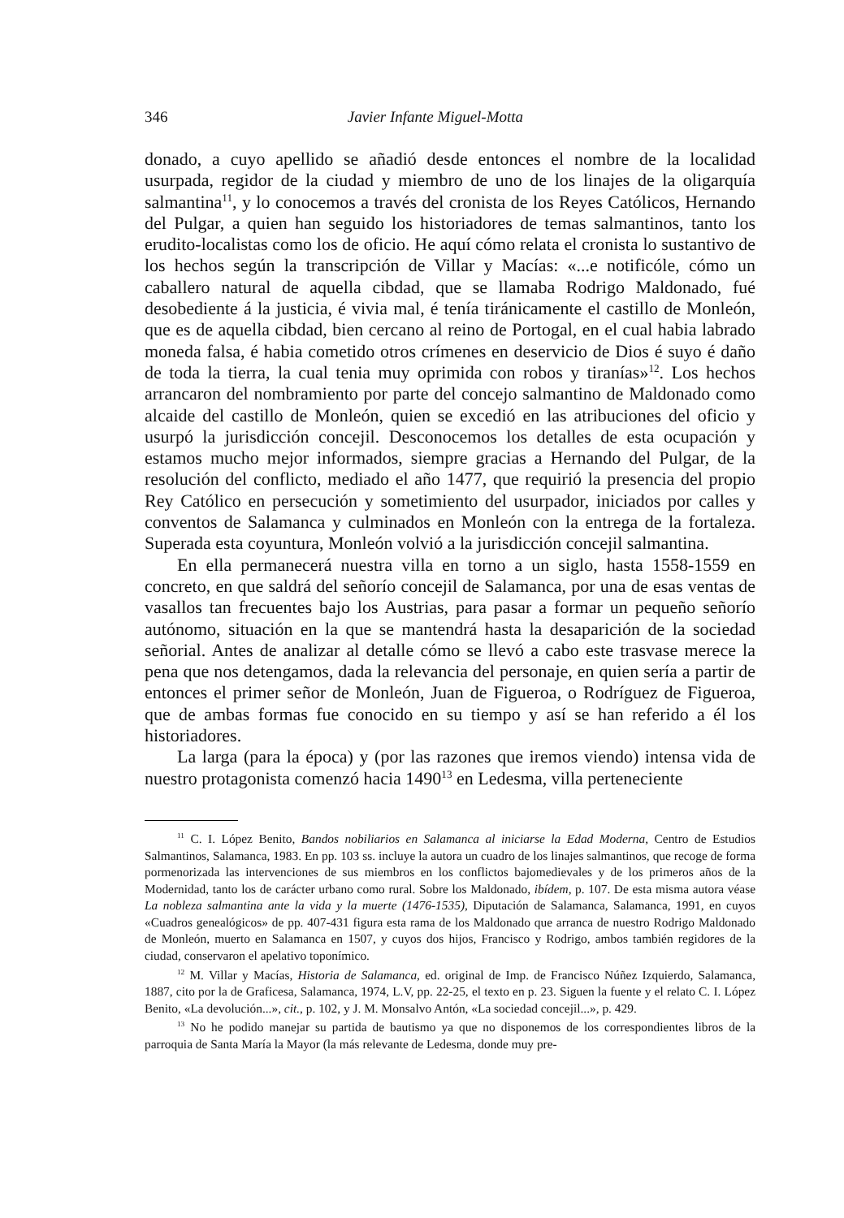346 Javier Infante Miguel-Motta
donado, a cuyo apellido se añadió desde entonces el nombre de la localidad usurpada, regidor de la ciudad y miembro de uno de los linajes de la oligarquía salmantina<sup>11</sup>, y lo conocemos a través del cronista de los Reyes Católicos, Hernando del Pulgar, a quien han seguido los historiadores de temas salmantinos, tanto los erudito-localistas como los de oficio. He aquí cómo relata el cronista lo sustantivo de los hechos según la transcripción de Villar y Macías: «...e notificóle, cómo un caballero natural de aquella cibdad, que se llamaba Rodrigo Maldonado, fué desobediente á la justicia, é vivia mal, é tenía tiránicamente el castillo de Monleón, que es de aquella cibdad, bien cercano al reino de Portogal, en el cual habia labrado moneda falsa, é habia cometido otros crímenes en deservicio de Dios é suyo é daño de toda la tierra, la cual tenia muy oprimida con robos y tiranías»<sup>12</sup>. Los hechos arrancaron del nombramiento por parte del concejo salmantino de Maldonado como alcaide del castillo de Monleón, quien se excedió en las atribuciones del oficio y usurpó la jurisdicción concejil. Desconocemos los detalles de esta ocupación y estamos mucho mejor informados, siempre gracias a Hernando del Pulgar, de la resolución del conflicto, mediado el año 1477, que requirió la presencia del propio Rey Católico en persecución y sometimiento del usurpador, iniciados por calles y conventos de Salamanca y culminados en Monleón con la entrega de la fortaleza. Superada esta coyuntura, Monleón volvió a la jurisdicción concejil salmantina.
En ella permanecerá nuestra villa en torno a un siglo, hasta 1558-1559 en concreto, en que saldrá del señorío concejil de Salamanca, por una de esas ventas de vasallos tan frecuentes bajo los Austrias, para pasar a formar un pequeño señorío autónomo, situación en la que se mantendrá hasta la desaparición de la sociedad señorial. Antes de analizar al detalle cómo se llevó a cabo este trasvase merece la pena que nos detengamos, dada la relevancia del personaje, en quien sería a partir de entonces el primer señor de Monleón, Juan de Figueroa, o Rodríguez de Figueroa, que de ambas formas fue conocido en su tiempo y así se han referido a él los historiadores.
La larga (para la época) y (por las razones que iremos viendo) intensa vida de nuestro protagonista comenzó hacia 1490<sup>13</sup> en Ledesma, villa perteneciente
<sup>11</sup> C. I. López Benito, Bandos nobiliarios en Salamanca al iniciarse la Edad Moderna, Centro de Estudios Salmantinos, Salamanca, 1983. En pp. 103 ss. incluye la autora un cuadro de los linajes salmantinos, que recoge de forma pormenorizada las intervenciones de sus miembros en los conflictos bajomedievales y de los primeros años de la Modernidad, tanto los de carácter urbano como rural. Sobre los Maldonado, ibídem, p. 107. De esta misma autora véase La nobleza salmantina ante la vida y la muerte (1476-1535), Diputación de Salamanca, Salamanca, 1991, en cuyos «Cuadros genealógicos» de pp. 407-431 figura esta rama de los Maldonado que arranca de nuestro Rodrigo Maldonado de Monleón, muerto en Salamanca en 1507, y cuyos dos hijos, Francisco y Rodrigo, ambos también regidores de la ciudad, conservaron el apelativo toponímico.
<sup>12</sup> M. Villar y Macías, Historia de Salamanca, ed. original de Imp. de Francisco Núñez Izquierdo, Salamanca, 1887, cito por la de Graficesa, Salamanca, 1974, L.V, pp. 22-25, el texto en p. 23. Siguen la fuente y el relato C. I. López Benito, «La devolución...», cit., p. 102, y J. M. Monsalvo Antón, «La sociedad concejil...», p. 429.
<sup>13</sup> No he podido manejar su partida de bautismo ya que no disponemos de los correspondientes libros de la parroquia de Santa María la Mayor (la más relevante de Ledesma, donde muy pre-